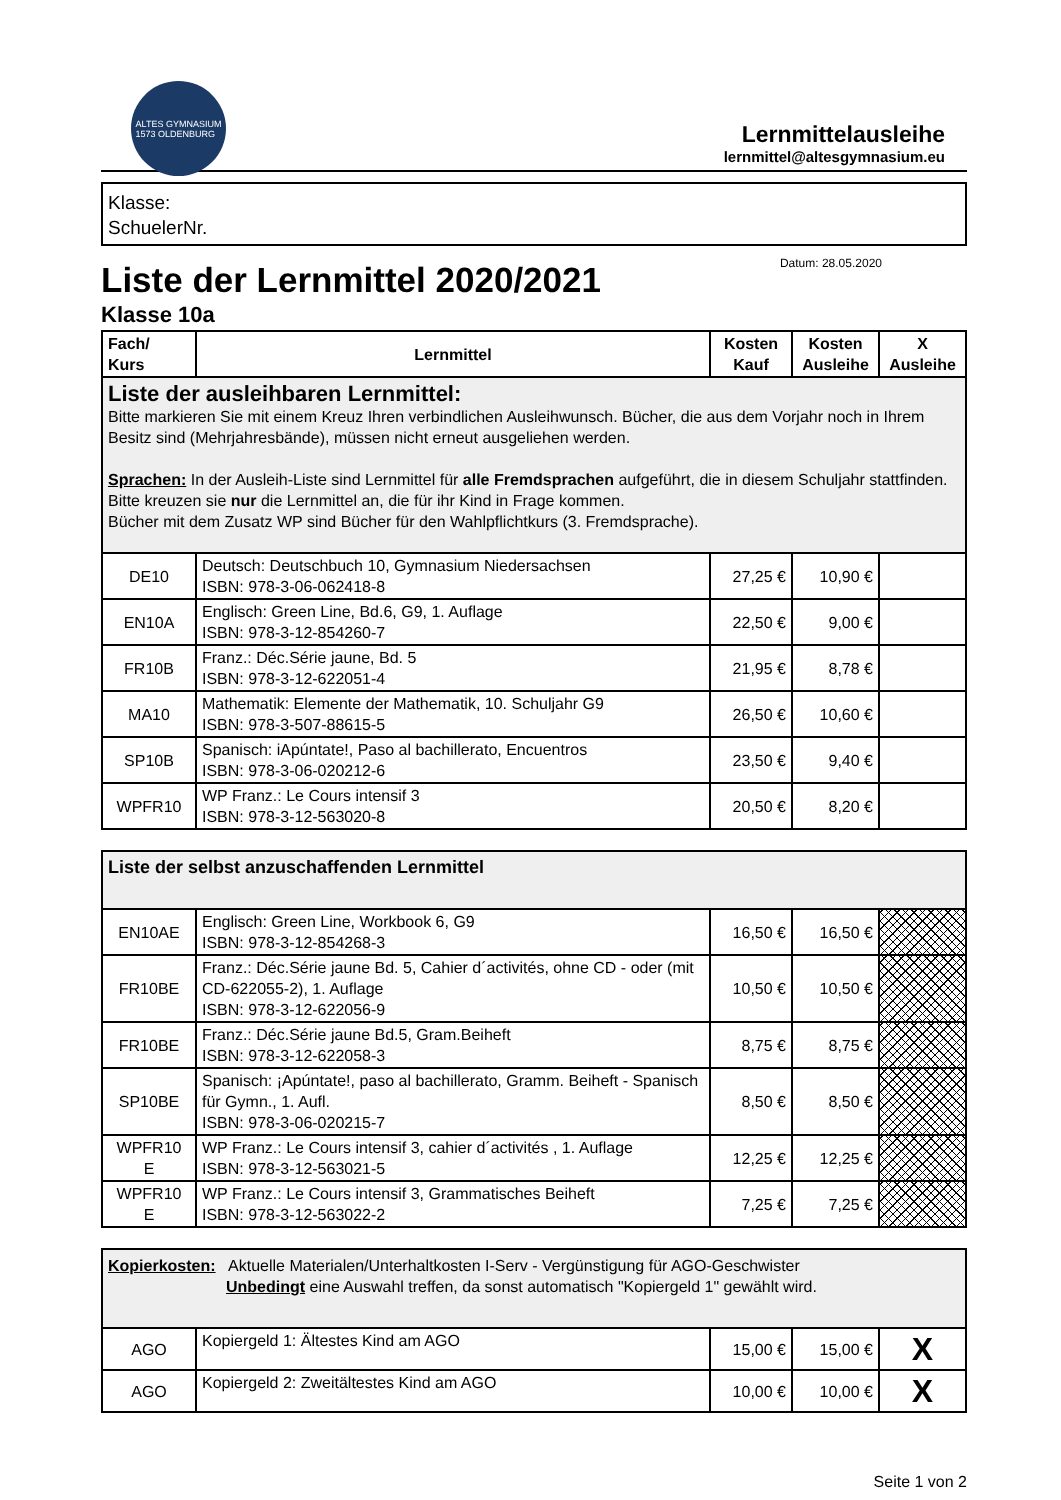ALTES GYMNASIUM
1573 OLDENBURG
Lernmittelausleihe
lernmittel@altesgymnasium.eu
Klasse:
SchuelerNr.
Liste der Lernmittel 2020/2021
Datum: 28.05.2020
Klasse 10a
| Fach/ Kurs | Lernmittel | Kosten Kauf | Kosten Ausleihe | X Ausleihe |
| --- | --- | --- | --- | --- |
| Liste der ausleihbaren Lernmittel: Bitte markieren Sie mit einem Kreuz Ihren verbindlichen Ausleihwunsch. Bücher, die aus dem Vorjahr noch in Ihrem Besitz sind (Mehrjahresbände), müssen nicht erneut ausgeliehen werden. Sprachen: In der Ausleih-Liste sind Lernmittel für alle Fremdsprachen aufgeführt, die in diesem Schuljahr stattfinden. Bitte kreuzen sie nur die Lernmittel an, die für ihr Kind in Frage kommen. Bücher mit dem Zusatz WP sind Bücher für den Wahlpflichtkurs (3. Fremdsprache). | | | | |
| DE10 | Deutsch: Deutschbuch 10, Gymnasium Niedersachsen ISBN: 978-3-06-062418-8 | 27,25 € | 10,90 € | |
| EN10A | Englisch: Green Line, Bd.6, G9, 1. Auflage ISBN: 978-3-12-854260-7 | 22,50 € | 9,00 € | |
| FR10B | Franz.: Déc.Série jaune, Bd. 5 ISBN: 978-3-12-622051-4 | 21,95 € | 8,78 € | |
| MA10 | Mathematik: Elemente der Mathematik, 10. Schuljahr G9 ISBN: 978-3-507-88615-5 | 26,50 € | 10,60 € | |
| SP10B | Spanisch: iApúntate!, Paso al bachillerato, Encuentros ISBN: 978-3-06-020212-6 | 23,50 € | 9,40 € | |
| WPFR10 | WP Franz.: Le Cours intensif 3 ISBN: 978-3-12-563020-8 | 20,50 € | 8,20 € | |
| Liste der selbst anzuschaffenden Lernmittel | | | | |
| EN10AE | Englisch: Green Line, Workbook 6, G9 ISBN: 978-3-12-854268-3 | 16,50 € | 16,50 € | |
| FR10BE | Franz.: Déc.Série jaune Bd. 5, Cahier d´activités, ohne CD - oder (mit CD-622055-2), 1. Auflage ISBN: 978-3-12-622056-9 | 10,50 € | 10,50 € | |
| FR10BE | Franz.: Déc.Série jaune Bd.5, Gram.Beiheft ISBN: 978-3-12-622058-3 | 8,75 € | 8,75 € | |
| SP10BE | Spanisch: ¡Apúntate!, paso al bachillerato, Gramm. Beiheft - Spanisch für Gymn., 1. Aufl. ISBN: 978-3-06-020215-7 | 8,50 € | 8,50 € | |
| WPFR10 E | WP Franz.: Le Cours intensif 3, cahier d´activités , 1. Auflage ISBN: 978-3-12-563021-5 | 12,25 € | 12,25 € | |
| WPFR10 E | WP Franz.: Le Cours intensif 3, Grammatisches Beiheft ISBN: 978-3-12-563022-2 | 7,25 € | 7,25 € | |
| Kopierkosten: Aktuelle Materialen/Unterhaltkosten I-Serv - Vergünstigung für AGO-Geschwister Unbedingt eine Auswahl treffen, da sonst automatisch "Kopiergeld 1" gewählt wird. | | | | |
| AGO | Kopiergeld 1: Ältestes Kind am AGO | 15,00 € | 15,00 € | X |
| AGO | Kopiergeld 2: Zweitältestes Kind am AGO | 10,00 € | 10,00 € | X |
Seite 1 von 2